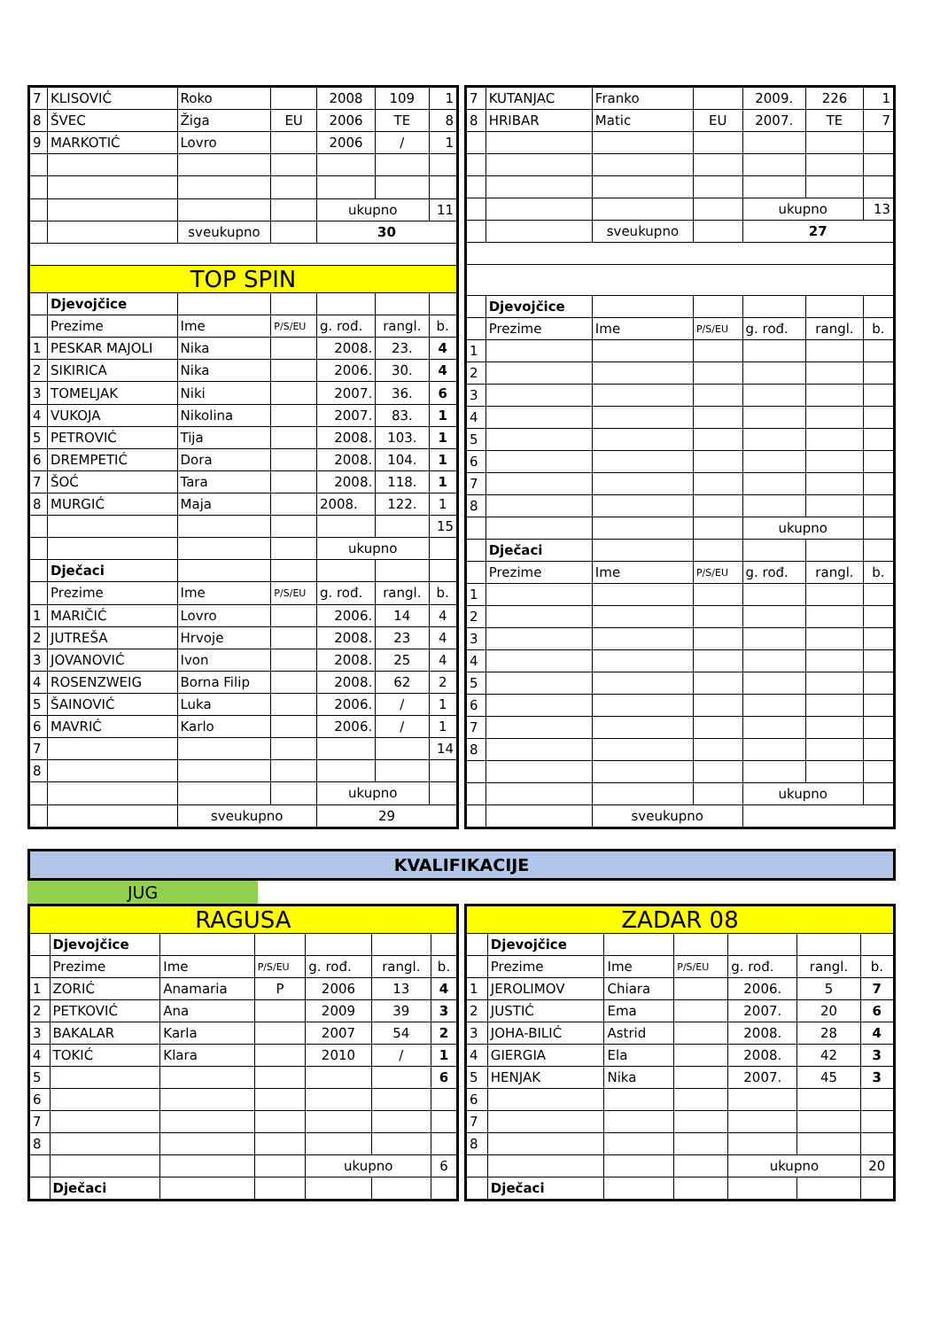| 7 | KLISOVIĆ | Roko | | 2008 | 109 | 1 |
| 8 | ŠVEC | Žiga | EU | 2006 | TE | 8 |
| 9 | MARKOTIĆ | Lovro | | 2006 | / | 1 |
| | | | | ukupno | | 11 |
| | | sveukupno | | 30 | | |
| TOP SPIN | | | | | | |
| | Djevojčice | | | | | |
| | Prezime | Ime | P/S/EU | g. rođ. | rangl. | b. |
| 1 | PESKAR MAJOLI | Nika | | 2008. | 23. | 4 |
| 2 | SIKIRICA | Nika | | 2006. | 30. | 4 |
| 3 | TOMELJAK | Niki | | 2007. | 36. | 6 |
| 4 | VUKOJA | Nikolina | | 2007. | 83. | 1 |
| 5 | PETROVIĆ | Tija | | 2008. | 103. | 1 |
| 6 | DREMPETIĆ | Dora | | 2008. | 104. | 1 |
| 7 | ŠOĆ | Tara | | 2008. | 118. | 1 |
| 8 | MURGIĆ | Maja | | 2008. | 122. | 1 |
| | | | | | | 15 |
| | | | | ukupno | | |
| | Dječaci | | | | | |
| | Prezime | Ime | P/S/EU | g. rođ. | rangl. | b. |
| 1 | MARIČIĆ | Lovro | | 2006. | 14 | 4 |
| 2 | JUTREŠA | Hrvoje | | 2008. | 23 | 4 |
| 3 | JOVANOVIĆ | Ivon | | 2008. | 25 | 4 |
| 4 | ROSENZWEIG | Borna Filip | | 2008. | 62 | 2 |
| 5 | ŠAINOVIĆ | Luka | | 2006. | / | 1 |
| 6 | MAVRIĆ | Karlo | | 2006. | / | 1 |
| 7 | | | | | | 14 |
| 8 | | | | | | |
| | | | | ukupno | | |
| | | sveukupno | | 29 | | |
| 7 | KUTANJAC | Franko | | 2009. | 226 | 1 |
| 8 | HRIBAR | Matic | EU | 2007. | TE | 7 |
| | | | | ukupno | | 13 |
| | | sveukupno | | 27 | | |
| | Djevojčice | | | | | |
| | Prezime | Ime | P/S/EU | g. rođ. | rangl. | b. |
| 1 | | | | | | |
| 2 | | | | | | |
| 3 | | | | | | |
| 4 | | | | | | |
| 5 | | | | | | |
| 6 | | | | | | |
| 7 | | | | | | |
| 8 | | | | | | |
| | | | | ukupno | | |
| | Dječaci | | | | | |
| | Prezime | Ime | P/S/EU | g. rođ. | rangl. | b. |
| 1 | | | | | | |
| 2 | | | | | | |
| 3 | | | | | | |
| 4 | | | | | | |
| 5 | | | | | | |
| 6 | | | | | | |
| 7 | | | | | | |
| 8 | | | | | | |
| | | | | ukupno | | |
| | | sveukupno | | | | |
KVALIFIKACIJE
JUG
| RAGUSA | | | | | | |
| | Djevojčice | | | | | |
| | Prezime | Ime | P/S/EU | g. rođ. | rangl. | b. |
| 1 | ZORIĆ | Anamaria | P | 2006 | 13 | 4 |
| 2 | PETKOVIĆ | Ana | | 2009 | 39 | 3 |
| 3 | BAKALAR | Karla | | 2007 | 54 | 2 |
| 4 | TOKIĆ | Klara | | 2010 | / | 1 |
| 5 | | | | | | 6 |
| 6 | | | | | | |
| 7 | | | | | | |
| 8 | | | | | | |
| | | | | ukupno | | 6 |
| | Dječaci | | | | | |
| ZADAR 08 | | | | | | |
| | Djevojčice | | | | | |
| | Prezime | Ime | P/S/EU | g. rođ. | rangl. | b. |
| 1 | JEROLIMOV | Chiara | | 2006. | 5 | 7 |
| 2 | JUSTIĆ | Ema | | 2007. | 20 | 6 |
| 3 | JOHA-BILIĆ | Astrid | | 2008. | 28 | 4 |
| 4 | GIERGIA | Ela | | 2008. | 42 | 3 |
| 5 | HENJAK | Nika | | 2007. | 45 | 3 |
| 6 | | | | | | |
| 7 | | | | | | |
| 8 | | | | | | |
| | | | | ukupno | | 20 |
| | Dječaci | | | | | |